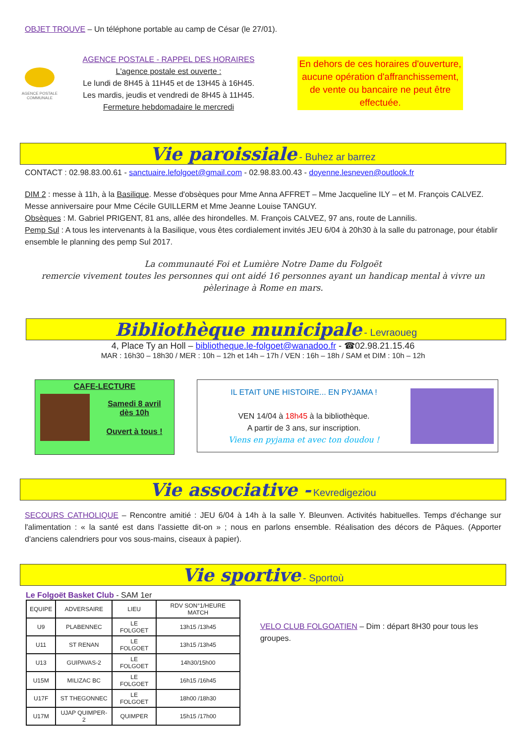OBJET TROUVE – Un téléphone portable au camp de César (le 27/01).
AGENCE POSTALE COMMUNALE
AGENCE POSTALE - RAPPEL DES HORAIRES
L'agence postale est ouverte :
Le lundi de 8H45 à 11H45 et de 13H45 à 16H45.
Les mardis, jeudis et vendredi de 8H45 à 11H45.
Fermeture hebdomadaire le mercredi
En dehors de ces horaires d'ouverture, aucune opération d'affranchissement, de vente ou bancaire ne peut être effectuée.
Vie paroissiale - Buhez ar barrez
CONTACT : 02.98.83.00.61 - sanctuaire.lefolgoet@gmail.com - 02.98.83.00.43 - doyenne.lesneven@outlook.fr
DIM 2 : messe à 11h, à la Basilique. Messe d'obsèques pour Mme Anna AFFRET – Mme Jacqueline ILY – et M. François CALVEZ. Messe anniversaire pour Mme Cécile GUILLERM et Mme Jeanne Louise TANGUY.
Obsèques : M. Gabriel PRIGENT, 81 ans, allée des hirondelles. M. François CALVEZ, 97 ans, route de Lannilis.
Pemp Sul : A tous les intervenants à la Basilique, vous êtes cordialement invités JEU 6/04 à 20h30 à la salle du patronage, pour établir ensemble le planning des pemp Sul 2017.
La communauté Foi et Lumière Notre Dame du Folgoët
remercie vivement toutes les personnes qui ont aidé 16 personnes ayant un handicap mental à vivre un pèlerinage à Rome en mars.
Bibliothèque municipale - Levraoueg
4, Place Ty an Holl – bibliotheque.le-folgoet@wanadoo.fr - ☎02.98.21.15.46
MAR : 16h30 – 18h30 / MER : 10h – 12h et 14h – 17h / VEN : 16h – 18h / SAM et DIM : 10h – 12h
CAFE-LECTURE
Samedi 8 avril
dès 10h
Ouvert à tous !
IL ETAIT UNE HISTOIRE... EN PYJAMA !
VEN 14/04 à 18h45 à la bibliothèque.
A partir de 3 ans, sur inscription.
Viens en pyjama et avec ton doudou !
Vie associative - Kevredigeziou
SECOURS CATHOLIQUE – Rencontre amitié : JEU 6/04 à 14h à la salle Y. Bleunven. Activités habituelles. Temps d'échange sur l'alimentation : « la santé est dans l'assiette dit-on » ; nous en parlons ensemble. Réalisation des décors de Pâques. (Apporter d'anciens calendriers pour vos sous-mains, ciseaux à papier).
Vie sportive - Sportoù
Le Folgoët Basket Club - SAM 1er
| EQUIPE | ADVERSAIRE | LIEU | RDV SON°1/HEURE MATCH |
| --- | --- | --- | --- |
| U9 | PLABENNEC | LE FOLGOET | 13h15 /13h45 |
| U11 | ST RENAN | LE FOLGOET | 13h15 /13h45 |
| U13 | GUIPAVAS-2 | LE FOLGOET | 14h30/15h00 |
| U15M | MILIZAC BC | LE FOLGOET | 16h15 /16h45 |
| U17F | ST THEGONNEC | LE FOLGOET | 18h00 /18h30 |
| U17M | UJAP QUIMPER-2 | QUIMPER | 15h15 /17h00 |
VELO CLUB FOLGOATIEN – Dim : départ 8H30 pour tous les groupes.